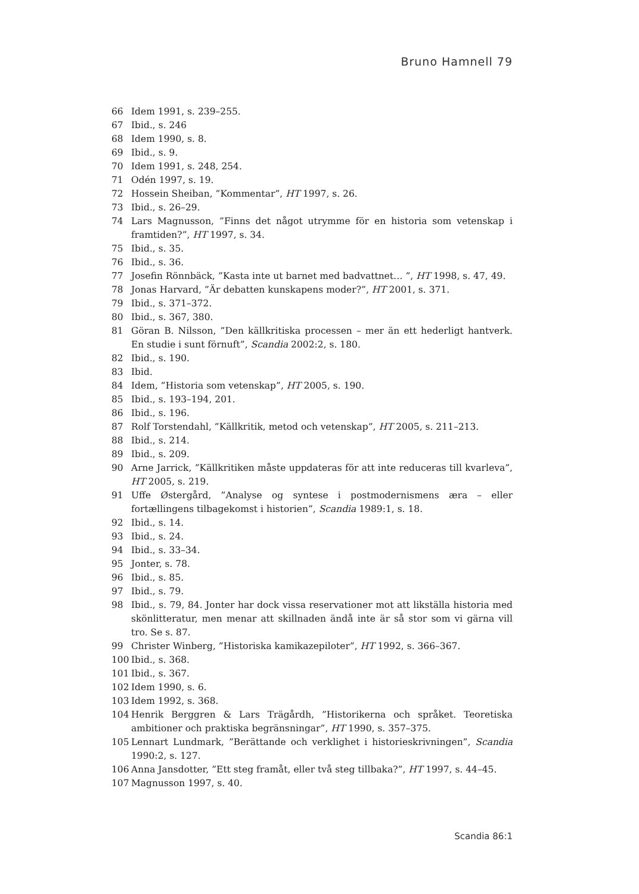Bruno Hamnell 79
66 Idem 1991, s. 239–255.
67 Ibid., s. 246
68 Idem 1990, s. 8.
69 Ibid., s. 9.
70 Idem 1991, s. 248, 254.
71 Odén 1997, s. 19.
72 Hossein Sheiban, ”Kommentar”, HT 1997, s. 26.
73 Ibid., s. 26–29.
74 Lars Magnusson, ”Finns det något utrymme för en historia som vetenskap i framtiden?”, HT 1997, s. 34.
75 Ibid., s. 35.
76 Ibid., s. 36.
77 Josefin Rönnbäck, ”Kasta inte ut barnet med badvattnet… ”, HT 1998, s. 47, 49.
78 Jonas Harvard, ”Är debatten kunskapens moder?”, HT 2001, s. 371.
79 Ibid., s. 371–372.
80 Ibid., s. 367, 380.
81 Göran B. Nilsson, ”Den källkritiska processen – mer än ett hederligt hantverk. En studie i sunt förnuft”, Scandia 2002:2, s. 180.
82 Ibid., s. 190.
83 Ibid.
84 Idem, ”Historia som vetenskap”, HT 2005, s. 190.
85 Ibid., s. 193–194, 201.
86 Ibid., s. 196.
87 Rolf Torstendahl, ”Källkritik, metod och vetenskap”, HT 2005, s. 211–213.
88 Ibid., s. 214.
89 Ibid., s. 209.
90 Arne Jarrick, ”Källkritiken måste uppdateras för att inte reduceras till kvarleva”, HT 2005, s. 219.
91 Uffe Østergård, ”Analyse og syntese i postmodernismens æra – eller fortællingens tilbagekomst i historien”, Scandia 1989:1, s. 18.
92 Ibid., s. 14.
93 Ibid., s. 24.
94 Ibid., s. 33–34.
95 Jonter, s. 78.
96 Ibid., s. 85.
97 Ibid., s. 79.
98 Ibid., s. 79, 84. Jonter har dock vissa reservationer mot att likställa historia med skönlitteratur, men menar att skillnaden ändå inte är så stor som vi gärna vill tro. Se s. 87.
99 Christer Winberg, ”Historiska kamikazepiloter”, HT 1992, s. 366–367.
100 Ibid., s. 368.
101 Ibid., s. 367.
102 Idem 1990, s. 6.
103 Idem 1992, s. 368.
104 Henrik Berggren & Lars Trägårdh, ”Historikerna och språket. Teoretiska ambitioner och praktiska begränsningar”, HT 1990, s. 357–375.
105 Lennart Lundmark, ”Berättande och verklighet i historieskrivningen”, Scandia 1990:2, s. 127.
106 Anna Jansdotter, ”Ett steg framåt, eller två steg tillbaka?”, HT 1997, s. 44–45.
107 Magnusson 1997, s. 40.
Scandia 86:1